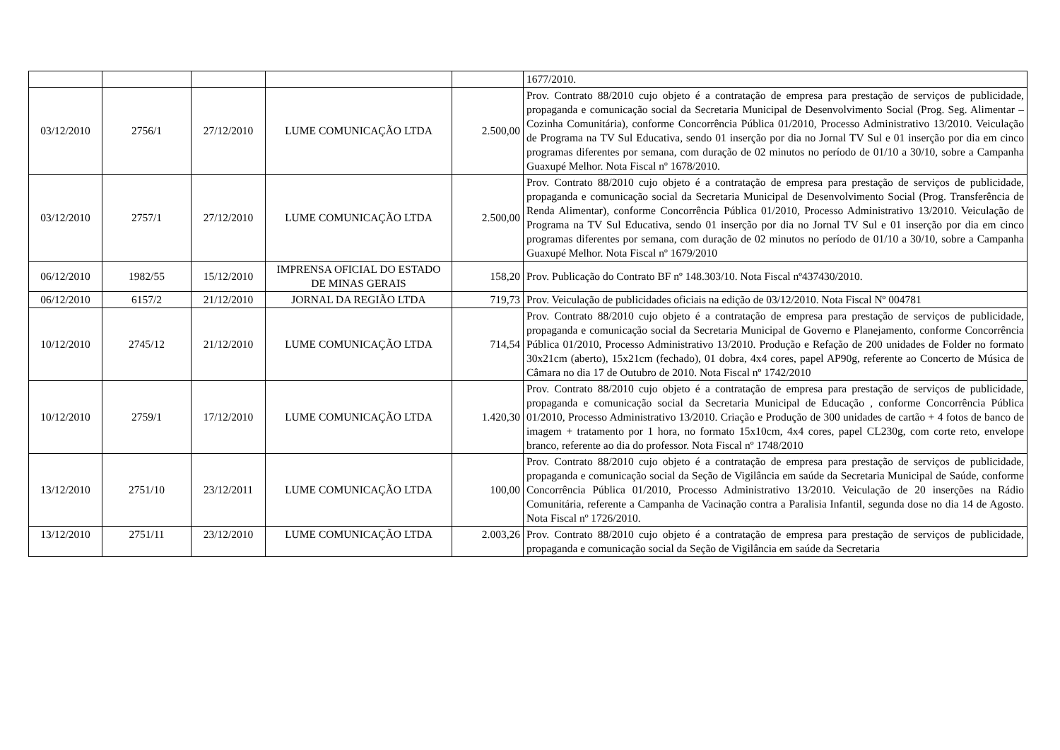| | | | | | 1677/2010. |
| 03/12/2010 | 2756/1 | 27/12/2010 | LUME COMUNICAÇÃO LTDA | 2.500,00 | Prov. Contrato 88/2010 cujo objeto é a contratação de empresa para prestação de serviços de publicidade, propaganda e comunicação social da Secretaria Municipal de Desenvolvimento Social (Prog. Seg. Alimentar – Cozinha Comunitária), conforme Concorrência Pública 01/2010, Processo Administrativo 13/2010. Veiculação de Programa na TV Sul Educativa, sendo 01 inserção por dia no Jornal TV Sul e 01 inserção por dia em cinco programas diferentes por semana, com duração de 02 minutos no período de 01/10 a 30/10, sobre a Campanha Guaxupé Melhor. Nota Fiscal nº 1678/2010. |
| 03/12/2010 | 2757/1 | 27/12/2010 | LUME COMUNICAÇÃO LTDA | 2.500,00 | Prov. Contrato 88/2010 cujo objeto é a contratação de empresa para prestação de serviços de publicidade, propaganda e comunicação social da Secretaria Municipal de Desenvolvimento Social (Prog. Transferência de Renda Alimentar), conforme Concorrência Pública 01/2010, Processo Administrativo 13/2010. Veiculação de Programa na TV Sul Educativa, sendo 01 inserção por dia no Jornal TV Sul e 01 inserção por dia em cinco programas diferentes por semana, com duração de 02 minutos no período de 01/10 a 30/10, sobre a Campanha Guaxupé Melhor. Nota Fiscal nº 1679/2010 |
| 06/12/2010 | 1982/55 | 15/12/2010 | IMPRENSA OFICIAL DO ESTADO DE MINAS GERAIS | 158,20 | Prov. Publicação do Contrato BF nº 148.303/10. Nota Fiscal nº437430/2010. |
| 06/12/2010 | 6157/2 | 21/12/2010 | JORNAL DA REGIÃO LTDA | 719,73 | Prov. Veiculação de publicidades oficiais na edição de 03/12/2010. Nota Fiscal Nº 004781 |
| 10/12/2010 | 2745/12 | 21/12/2010 | LUME COMUNICAÇÃO LTDA | 714,54 | Prov. Contrato 88/2010 cujo objeto é a contratação de empresa para prestação de serviços de publicidade, propaganda e comunicação social da Secretaria Municipal de Governo e Planejamento, conforme Concorrência Pública 01/2010, Processo Administrativo 13/2010. Produção e Refação de 200 unidades de Folder no formato 30x21cm (aberto), 15x21cm (fechado), 01 dobra, 4x4 cores, papel AP90g, referente ao Concerto de Música de Câmara no dia 17 de Outubro de 2010. Nota Fiscal nº 1742/2010 |
| 10/12/2010 | 2759/1 | 17/12/2010 | LUME COMUNICAÇÃO LTDA | 1.420,30 | Prov. Contrato 88/2010 cujo objeto é a contratação de empresa para prestação de serviços de publicidade, propaganda e comunicação social da Secretaria Municipal de Educação , conforme Concorrência Pública 01/2010, Processo Administrativo 13/2010. Criação e Produção de 300 unidades de cartão + 4 fotos de banco de imagem + tratamento por 1 hora, no formato 15x10cm, 4x4 cores, papel CL230g, com corte reto, envelope branco, referente ao dia do professor. Nota Fiscal nº 1748/2010 |
| 13/12/2010 | 2751/10 | 23/12/2011 | LUME COMUNICAÇÃO LTDA | 100,00 | Prov. Contrato 88/2010 cujo objeto é a contratação de empresa para prestação de serviços de publicidade, propaganda e comunicação social da Seção de Vigilância em saúde da Secretaria Municipal de Saúde, conforme Concorrência Pública 01/2010, Processo Administrativo 13/2010. Veiculação de 20 inserções na Rádio Comunitária, referente a Campanha de Vacinação contra a Paralisia Infantil, segunda dose no dia 14 de Agosto. Nota Fiscal nº 1726/2010. |
| 13/12/2010 | 2751/11 | 23/12/2010 | LUME COMUNICAÇÃO LTDA | 2.003,26 | Prov. Contrato 88/2010 cujo objeto é a contratação de empresa para prestação de serviços de publicidade, propaganda e comunicação social da Seção de Vigilância em saúde da Secretaria |